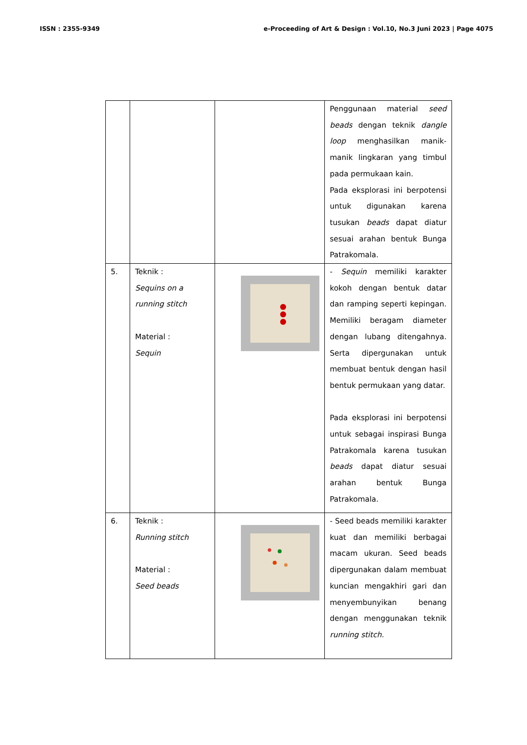ISSN : 2355-9349 e-Proceeding of Art & Design : Vol.10, No.3 Juni 2023 | Page 4075
| | | | Penggunaan material seed beads dengan teknik dangle loop menghasilkan manik-manik lingkaran yang timbul pada permukaan kain. Pada eksplorasi ini berpotensi untuk digunakan karena tusukan beads dapat diatur sesuai arahan bentuk Bunga Patrakomala. |
| 5. | Teknik : Sequins on a running stitch Material : Sequin | | - Sequin memiliki karakter kokoh dengan bentuk datar dan ramping seperti kepingan. Memiliki beragam diameter dengan lubang ditengahnya. Serta dipergunakan untuk membuat bentuk dengan hasil bentuk permukaan yang datar. Pada eksplorasi ini berpotensi untuk sebagai inspirasi Bunga Patrakomala karena tusukan beads dapat diatur sesuai arahan bentuk Bunga Patrakomala. |
| 6. | Teknik : Running stitch Material : Seed beads | | - Seed beads memiliki karakter kuat dan memiliki berbagai macam ukuran. Seed beads dipergunakan dalam membuat kuncian mengakhiri gari dan menyembunyikan benang dengan menggunakan teknik running stitch. |